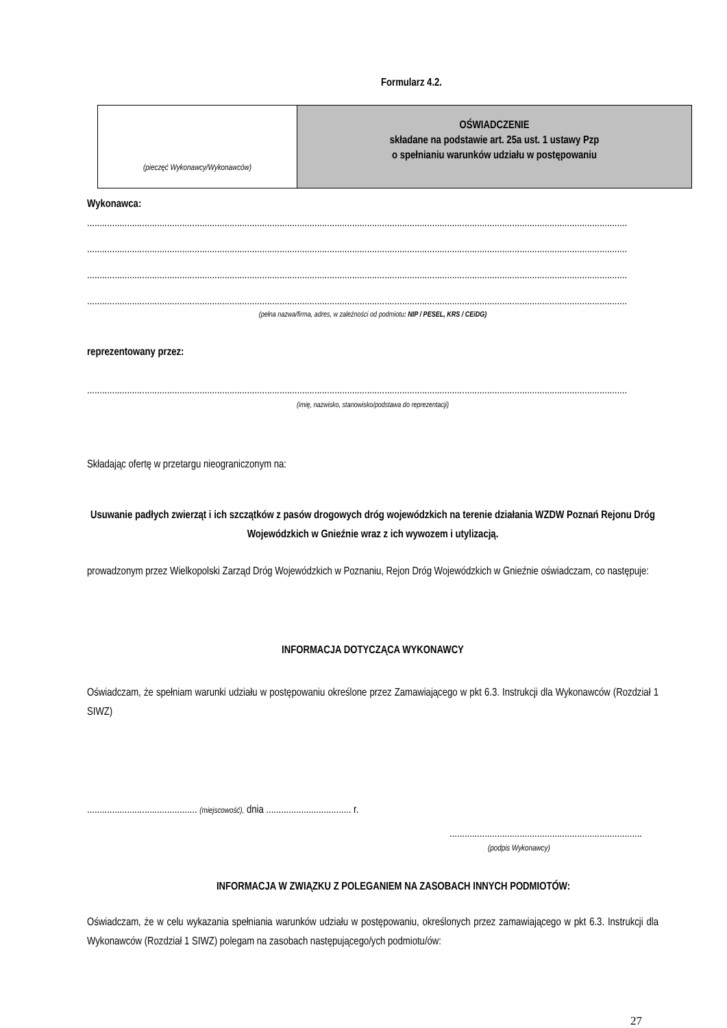Formularz 4.2.
(pieczęć Wykonawcy/Wykonawców)
OŚWIADCZENIE
składane na podstawie art. 25a ust. 1 ustawy Pzp
o spełnianiu warunków udziału w postępowaniu
Wykonawca:
........................................................................................................................................................................................................................
........................................................................................................................................................................................................................
........................................................................................................................................................................................................................
........................................................................................................................................................................................................................
(pełna nazwa/firma, adres, w zależności od podmiotu: NIP / PESEL, KRS / CEiDG)
reprezentowany przez:
........................................................................................................................................................................................................................
(imię, nazwisko, stanowisko/podstawa do reprezentacji)
Składając ofertę w przetargu nieograniczonym na:
Usuwanie padłych zwierząt i ich szczątków z pasów drogowych dróg wojewódzkich na terenie działania WZDW Poznań Rejonu Dróg Wojewódzkich w Gnieźnie wraz z ich wywozem i utylizacją.
prowadzonym przez Wielkopolski Zarząd Dróg Wojewódzkich w Poznaniu, Rejon Dróg Wojewódzkich w Gnieźnie oświadczam, co następuje:
INFORMACJA DOTYCZĄCA WYKONAWCY
Oświadczam, że spełniam warunki udziału w postępowaniu określone przez Zamawiającego w pkt 6.3. Instrukcji dla Wykonawców (Rozdział 1 SIWZ)
............................................ (miejscowość), dnia .................................. r.
.............................................................................
(podpis Wykonawcy)
INFORMACJA W ZWIĄZKU Z POLEGANIEM NA ZASOBACH INNYCH PODMIOTÓW:
Oświadczam, że w celu wykazania spełniania warunków udziału w postępowaniu, określonych przez zamawiającego w pkt 6.3. Instrukcji dla Wykonawców (Rozdział 1 SIWZ) polegam na zasobach następującego/ych podmiotu/ów:
27